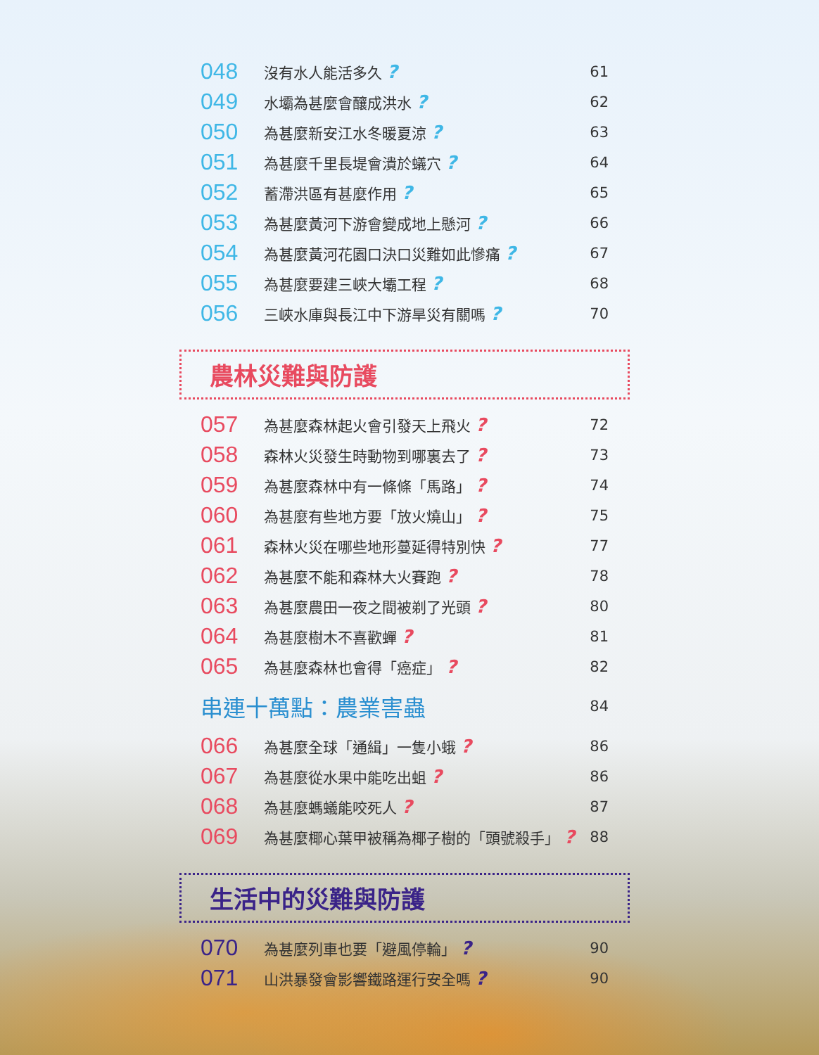048 沒有水人能活多久 ? 61
049 水壩為甚麼會釀成洪水 ? 62
050 為甚麼新安江水冬暖夏涼 ? 63
051 為甚麼千里長堤會潰於蟻穴 ? 64
052 蓄滯洪區有甚麼作用 ? 65
053 為甚麼黃河下游會變成地上懸河 ? 66
054 為甚麼黃河花園口決口災難如此慘痛 ? 67
055 為甚麼要建三峽大壩工程 ? 68
056 三峽水庫與長江中下游旱災有關嗎 ? 70
農林災難與防護
057 為甚麼森林起火會引發天上飛火 ? 72
058 森林火災發生時動物到哪裏去了 ? 73
059 為甚麼森林中有一條條「馬路」 ? 74
060 為甚麼有些地方要「放火燒山」 ? 75
061 森林火災在哪些地形蔓延得特別快 ? 77
062 為甚麼不能和森林大火賽跑 ? 78
063 為甚麼農田一夜之間被剃了光頭 ? 80
064 為甚麼樹木不喜歡蟬 ? 81
065 為甚麼森林也會得「癌症」 ? 82
串連十萬點：農業害蟲 84
066 為甚麼全球「通緝」一隻小蛾 ? 86
067 為甚麼從水果中能吃出蛆 ? 86
068 為甚麼螞蟻能咬死人 ? 87
069 為甚麼椰心葉甲被稱為椰子樹的「頭號殺手」 ? 88
生活中的災難與防護
070 為甚麼列車也要「避風停輪」 ? 90
071 山洪暴發會影響鐵路運行安全嗎 ? 90